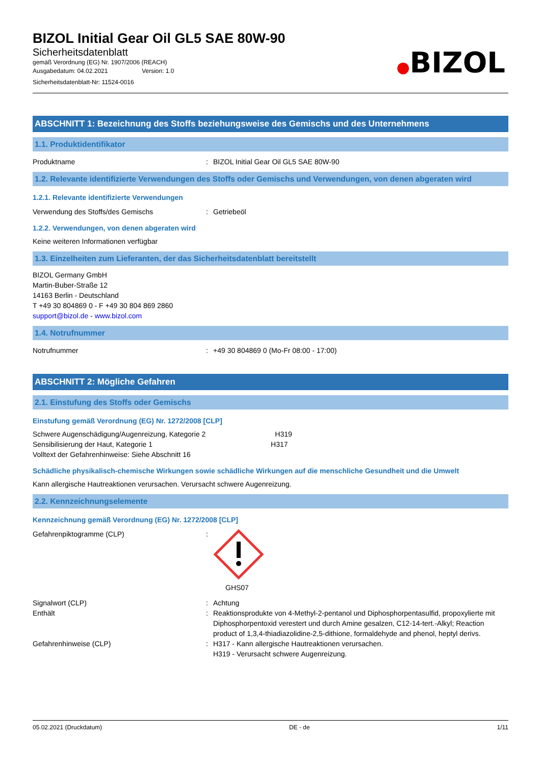BIZOL Initial Gear Oil GL5 SAE 80W-90
Sicherheitsdatenblatt
gemäß Verordnung (EG) Nr. 1907/2006 (REACH)
Ausgabedatum: 04.02.2021 Version: 1.0
Sicherheitsdatenblatt-Nr: 11524-0016
●BIZOL
ABSCHNITT 1: Bezeichnung des Stoffs beziehungsweise des Gemischs und des Unternehmens
1.1. Produktidentifikator
Produktname : BIZOL Initial Gear Oil GL5 SAE 80W-90
1.2. Relevante identifizierte Verwendungen des Stoffs oder Gemischs und Verwendungen, von denen abgeraten wird
1.2.1. Relevante identifizierte Verwendungen
Verwendung des Stoffs/des Gemischs : Getriebeöl
1.2.2. Verwendungen, von denen abgeraten wird
Keine weiteren Informationen verfügbar
1.3. Einzelheiten zum Lieferanten, der das Sicherheitsdatenblatt bereitstellt
BIZOL Germany GmbH
Martin-Buber-Straße 12
14163 Berlin - Deutschland
T +49 30 804869 0 - F +49 30 804 869 2860
support@bizol.de - www.bizol.com
1.4. Notrufnummer
Notrufnummer : +49 30 804869 0 (Mo-Fr 08:00 - 17:00)
ABSCHNITT 2: Mögliche Gefahren
2.1. Einstufung des Stoffs oder Gemischs
Einstufung gemäß Verordnung (EG) Nr. 1272/2008 [CLP]
Schwere Augenschädigung/Augenreizung, Kategorie 2 H319
Sensibilisierung der Haut, Kategorie 1 H317
Volltext der Gefahrenhinweise: Siehe Abschnitt 16
Schädliche physikalisch-chemische Wirkungen sowie schädliche Wirkungen auf die menschliche Gesundheit und die Umwelt
Kann allergische Hautreaktionen verursachen. Verursacht schwere Augenreizung.
2.2. Kennzeichnungselemente
Kennzeichnung gemäß Verordnung (EG) Nr. 1272/2008 [CLP]
Gefahrenpiktogramme (CLP) :
GHS07
Signalwort (CLP) : Achtung
Enthält : Reaktionsprodukte von 4-Methyl-2-pentanol und Diphosphorpentasulfid, propoxylierte mit Diphosphorpentoxid verestert und durch Amine gesalzen, C12-14-tert.-Alkyl; Reaction product of 1,3,4-thiadiazolidine-2,5-dithione, formaldehyde and phenol, heptyl derivs.
Gefahrenhinweise (CLP) : H317 - Kann allergische Hautreaktionen verursachen.
H319 - Verursacht schwere Augenreizung.
05.02.2021 (Druckdatum) DE - de 1/11